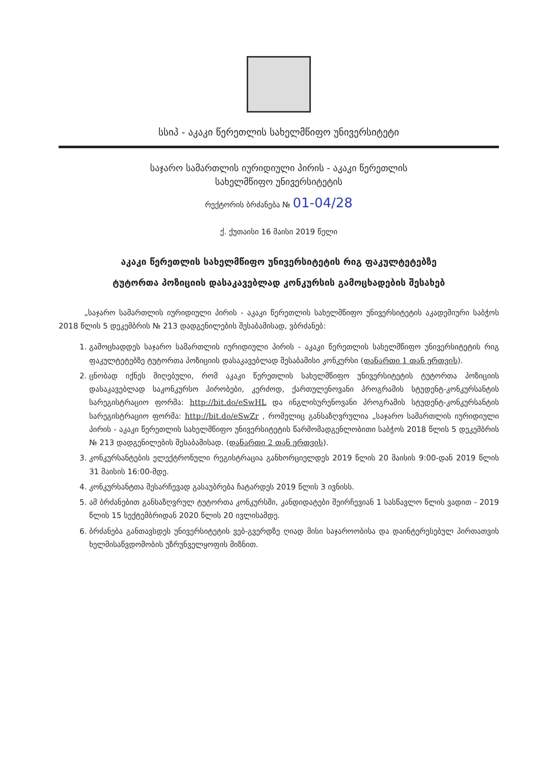სსიპ - აკაკი წერეთლის სახელმწიფო უნივერსიტეტი
საჯარო სამართლის იურიდიული პირის - აკაკი წერეთლის
სახელმწიფო უნივერსიტეტის
რექტორის ბრძანება № 01-04/28
ქ. ქუთაისი 16 მაისი 2019 წელი
აკაკი წერეთლის სახელმწიფო უნივერსიტეტის რიგ ფაკულტეტებზე
ტუტორთა პოზიციის დასაკავებლად კონკურსის გამოცხადების შესახებ
„საჯარო სამართლის იურიდიული პირის - აკაკი წერეთლის სახელმწიფო უნივერსიტეტის აკადემიური საბჭოს 2018 წლის 5 დეკემბრის № 213 დადგენილების შესაბამისად, ვბრძანებ:
1. გამოცხადდეს საჯარო სამართლის იურიდიული პირის - აკაკი წერეთლის სახელმწიფო უნივერსიტეტის რიგ ფაკულტეტებზე ტუტორთა პოზიციის დასაკავებლად შესაბამისი კონკურსი (დანართი 1 თან ერთვის).
2. ცნობად იქნეს მიღებული, რომ აკაკი წერეთლის სახელმწიფო უნივერსიტეტის ტუტორთა პოზიციის დასაკავებლად საკონკურსო პირობები, კერძოდ, ქართულენოვანი პროგრამის სტუდენტ-კონკურსანტის სარეგისტრაციო ფორმა: http://bit.do/eSwHL და ინგლისურენოვანი პროგრამის სტუდენტ-კონკურსანტის სარეგისტრაციო ფორმა: http://bit.do/eSwZr , რომელიც განსაზღვრულია „საჯარო სამართლის იურიდიული პირის - აკაკი წერეთლის სახელმწიფო უნივერსიტეტის წარმომადგენლობითი საბჭოს 2018 წლის 5 დეკემბრის № 213 დადგენილების შესაბამისად. (დანართი 2 თან ერთვის).
3. კონკურსანტების ელექტრონული რეგისტრაცია განხორციელდეს 2019 წლის 20 მაისის 9:00-დან 2019 წლის 31 მაისის 16:00-მდე.
4. კონკურსანტთა შესარჩევად გასაუბრება ჩატარდეს 2019 წლის 3 ივნისს.
5. ამ ბრძანებით განსაზღვრულ ტუტორთა კონკურსში, კანდიდატები შეირჩევიან 1 სასწავლო წლის ვადით - 2019 წლის 15 სექტემბრიდან 2020 წლის 20 ივლისამდე.
6. ბრძანება განთავსდეს უნივერსიტეტის ვებ-გვერდზე ღიად მისი საჯაროობისა და დაინტერესებულ პირთათვის ხელმისაწვდომობის უზრუნველყოფის მიზნით.